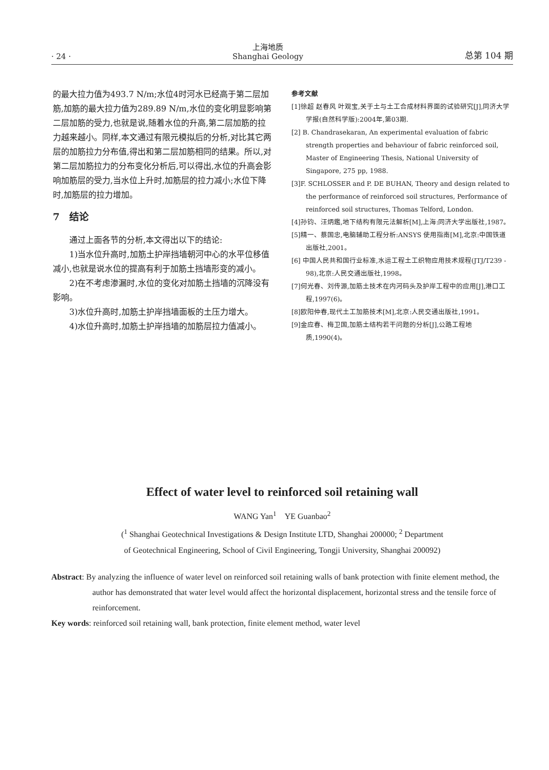· 24 · 上海地质
Shanghai Geology 总第 104 期
的最大拉力值为493.7 N/m;水位4时河水已经高于第二层加筋,加筋的最大拉力值为289.89 N/m,水位的变化明显影响第二层加筋的受力,也就是说,随着水位的升高,第二层加筋的拉力越来越小。同样,本文通过有限元模拟后的分析,对比其它两层的加筋拉力分布值,得出和第二层加筋相同的结果。所以,对第二层加筋拉力的分布变化分析后,可以得出,水位的升高会影响加筋层的受力,当水位上升时,加筋层的拉力减小;水位下降时,加筋层的拉力增加。
7　结论
通过上面各节的分析,本文得出以下的结论:
1)当水位升高时,加筋土护岸挡墙朝河中心的水平位移值减小,也就是说水位的提高有利于加筋土挡墙形变的减小。
2)在不考虑渗漏时,水位的变化对加筋土挡墙的沉降没有影响。
3)水位升高时,加筋土护岸挡墙面板的土压力增大。
4)水位升高时,加筋土护岸挡墙的加筋层拉力值减小。
参考文献
[1]徐超 赵春风 叶观宝,关于土与土工合成材料界面的试验研究[J],同济大学学报(自然科学版):2004年,第03期.
[2] B. Chandrasekaran, An experimental evaluation of fabric strength properties and behaviour of fabric reinforced soil, Master of Engineering Thesis, National University of Singapore, 275 pp, 1988.
[3]F. SCHLOSSER and P. DE BUHAN, Theory and design related to the performance of reinforced soil structures, Performance of reinforced soil structures, Thomas Telford, London.
[4]孙钧、汪炳鑑,地下结构有限元法解析[M],上海:同济大学出版社,1987。
[5]精一、蔡国忠,电脑辅助工程分析:ANSYS 使用指南[M],北京:中国铁道出版社,2001。
[6] 中国人民共和国行业标准,水运工程土工织物应用技术规程(JTJ/T239 - 98),北京:人民交通出版社,1998。
[7]何光春、刘传源,加筋土技术在内河码头及护岸工程中的应用[J],港口工程,1997(6)。
[8]欧阳仲春,现代土工加筋技术[M],北京:人民交通出版社,1991。
[9]金应春、梅卫国,加筋土结构若干问题的分析[J],公路工程地质,1990(4)。
Effect of water level to reinforced soil retaining wall
WANG Yan<sup>1</sup>　YE Guanbao<sup>2</sup>
(<sup>1</sup> Shanghai Geotechnical Investigations & Design Institute LTD, Shanghai 200000; <sup>2</sup> Department
of Geotechnical Engineering, School of Civil Engineering, Tongji University, Shanghai 200092)
Abstract: By analyzing the influence of water level on reinforced soil retaining walls of bank protection with finite element method, the author has demonstrated that water level would affect the horizontal displacement, horizontal stress and the tensile force of reinforcement.
Key words: reinforced soil retaining wall, bank protection, finite element method, water level